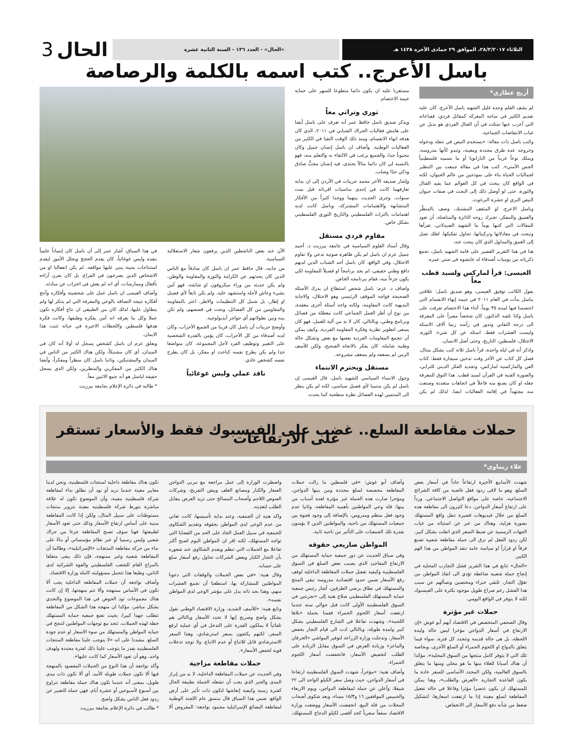الثلاثاء ٢٨/٣/٢٠١٧، الموافق ٢٩ جمادى الآخرة ١٤٣٨ هـ «الحال» - العدد ١٣٦ - السنة الثانية عشرة
الحال 3
باسل الأعرج.. كتب اسمه بالكلمة والرصاصة
أريج عطاري*
لم يشف القلم وحده غليل الشهيد باسل الأعرج، كان عليه تقديم الكثير في ساحة المعركة كمقاتل فردي، فقناعاته التي أعرب عنها تمثلت في أن القتال الفردي هو بديل عن غياب الانتفاضات الجماعية.
وكتب باسل ذات مقالة: «يستخدم النيص في تنقله ودخوله وخروجه عدة طرق محددة ومعينة، وتبدو كأنها مدروسة، ويملك نوعاً غريباً من البارانويا أو ما نسميه فلسطينياً الحس الأمني». كتب هذا في مقالة جمعت بين التنظير لجماليات الحياة بناء على نموذجين من عالم الحيوان، لكنه في الواقع كان يبحث في كل العوالم عما يفيد القتال والثورة، حتى لو أوصل ذلك إلى البحث في صفات حيوان النيص البري او حشرة البرغوث.
وباسل الاعرج، او المثقف المشتبك، وصف بالمنظّر والعميق والمفكر، تجبرك روحه الثائرة والمناضلة، أن تعود للمقالات التي كتبها يوماً ما الشهيد الصيدلاني، تقرأها وتبحث في معادلاتها وتركيباتها، تحاول تفكيكها، لعلك تصل إلى العمق والمدلول الذي كان يبحث عنه.
هنا في هذا التقرير القصير على قامة الشهيد باسل، نجمع ذكرياته من يوميات أصدقاء له عايشوه في سني عمره.
العيسى: قرأ لماركس ولسيد قطب معاً
يقول الكاتب توفيق العيسى، وهو صديق باسل: علاقتي بباسل بدأت في العام ٢٠١١ في خيمة إنهاء الانقسام التي اعتصمنا فيها لمدة ٣٥ يوماً. أثناء هذا الاعتصام تعرفت على باسل وكنا نلقبه الدكتور، كان شخصاً مصراً على المعرفة الى درجة التفاني وتدور في رأسه ربما آلاف الاسئلة وليست العشرات فقط، اسئلة عن كل شيء: الثورة، الاحتلال، فلسطين، التاريخ، وحتى أصل الانسان.
واذكر أنه في ليلة واحدة، قرأ باسل ثلاثة كتب بشكل متتال، فصل كل كتاب عن الآخر وقت تدخين سيجارة فقط: كتاب الفن والماركسية لماركس، وتجديد الفكر الديني للترابي، والصورة الفنية في القرآن لسيد قطب. هذا التوق للمعرفة جعله او كان يصنع منه فاعلاً في اتجاهات متعددة وصنعت منه مجتهداً في إقامة الفعاليات ايضا، لذلك لم يكن مستغربا عليه ان يكون دائما متطوعا للسهر على حماية خيمة الاعتصام.
ثوري وتراثي معاً
ويذكر صديق باسل حافظ عمر أنه تعرف على باسل أيضا على هامش فعاليات الحراك الشبابي في ٢٠١١، الذي كان هدفه انهاء الانقسام، ومنذ ذلك الوقت التقيا في الكثير من الفعاليات الوطنية. وأضاف ان باسل إنسان جميل وكان محبوباً جدا، والجميع يرغب في الالتقاء به والتعلم منه، فهو بالنسبة لي كان دائما مثالاً يحتذى، فيه إنسان محبٌّ صادق وذكي جدًا وصلب.
وإشار صديقه الآخر محمد حريبات في الأردن إلى ان بداية تعارفهما كانت في إحدى مناسبات اقربائه قبل ست سنوات، وجرى الحديث بينهما ووجدا كثيراً من الأفكار المتشابهة والاهتمامات المشتركة، وباسل كانت لديه اهتمامات بالتراث الفلسطيني والتاريخ الثوري الفلسطيني بشكل خاص.
مقاوم فردي مستقل
وقال أستاذ العلوم السياسية في جامعة بيرزيت د. أحمد جميل عزم ان باسل لم يكن ظاهرة صوتية تدعي ولا تقاوم الاحتلال، وفي الواقع، كان باسل أحد الشباب الذين لديهم دافع وطني حقيقي، لم يجد برنامجاً او فصيلاً للمقاومة لكي يكون جزءاً منه، فقام ببرنامجه الخاص.
واضاف د. عزم: باسل شخص استطاع ان يدرك الأسئلة الصحيحة فواجه الموقف الرئيسي وهو الاحتلال، والاجابة البديهية كانت المقاومة، ولكنه واجه أسئلة أخرى معقدة، من نوع أن أطر العمل الجماعي كانت معطلة من فصائل وبرنامج وطني، وبالتالي، كان لا بد من آلية للعمل، فهو كان يسعى لتطوير نظرية وفكرة المقاومة الفردية، وكيف يمكن أن تتجمع المقاومات الفردية بعضها مع بعض وتشكل حالة وطنية شاملة، كان يفكر بالاتجاه الصحيح، ولكن للأسف الزمن لم يسعفه ولم يسعف مشروعه.
مستقل ويحترم الانتماء
وحول الانتماء السياسي للشهيد باسل، قال العيسى إن باسل لم يكن منتميا لأي فصيل سياسي، لكنه لم يكن ينظر الى المنتمين لهذه الفصائل نظرة سطحية كما يحدث
الآن عند بعض الناشطين الذين يرفعون شعار الاستقلالية السياسية.
من جانبه، قال حافظ عمر ان باسل كان صادقاً مع الناس الذين كان يحدثهم عن الكرامة والثورة والمقاومة والوطن، ولم يكن حديثه من وراء ميكروفون او شاشة، فهو آمن بشيء وعاش لأجله واستشهد عليه. ولم يكن تابعاً لأي فصيل او إطار، بل شمل كل التنظيمات والاطر، اعتز بالمقاومة والمقاومين من كل الفصائل، وبحث في قصصهم، ولم تكن بينه وبين بطولاتهم أي حواجز أيديولوجية.
وأوضح حريبات أن باسل كان قريبا من الجميع الأحزاب، وكان لديه أصدقاء من كل الأحزاب، كان يؤمن بالقدرة الشخصية على التغيير وتوظيف الفرد لأجل المجموعة. كان متواضعا جدا ولم يكن يطرح نفسه كباحث او مفكر، بل كان يطرح نفسه كشخص عادي.
ناقد عملي وليس غوغائياً
في هذا السياق، أشار عمر إلى أن باسل كان إنساناً علمياً بنقده وليس غوغائياً، كان يقدم الحجج ويحلل الأمور ليقدم استنتاجات متينة يبني عليها مواقفه. لم يكن انفعاليا او من الاشخاص الذين يصرخون في الفراغ، بل كان يقرن آراءه بأفعال وممارسات، أي انه لم يعش في اغتراب عن مبادئه.
وأضاف العيسى ان باسل عمل على شخصيته وأفكاره وأنتج أفكاره نتيجة التصاقه بالوعي والمعرفة التي لم يتنكر لها ولم يتطاول عليها، لذلك كان من الطبيعي ان نتاج أفكاره تكون عملا وكل ما يعرفه انه آمن بفكرة وطبقها، وكانت فكرة هدفها فلسطين واللحظات الاخيرة في حياته تثبت هذا الايمان.
ويعلق عزم ان باسل كشخص يسجل له أولا أنه كان في الميدان، أي كان مشتبكاً، ولكن هناك الكثير من الناس في الميدان والمشتبكين، وثانيا باسل كان منظراً ومفكراً، وأيضا هناك الكثير من المفكرين والمنظرين، ولكن الذي يسجل حقيقة لباسل هو أنه جمع الاثنين معاً.
* طالبة في دائرة الإعلام بجامعة بيرزيت
حملات مقاطعة السلع.. غضب على الفيسبوك فقط والأسعار تستقر على الارتفاعات
علاء ريماوي*
شهدت الأسابيع الأخيرة ارتفاعاً حاداً في أسعار بعض السلع، وهو ما لاقى ردود فعل غاضبة من كافة الشرائح الاجتماعية، خاصة على مواقع التواصل الاجتماعي، ورداً على ارتفاع أسعار الدواجن، دعا كثيرون الى مقاطعة هذه السلع من خلال فيديوهات قصيرة تنقل واقع المستهلك بصورة هزلية، وهناك من عبر عن استيائه من غياب الجهات الرسمية عن ضبط السعر الذي انفلت بشكل كبير. لكن ردود الفعل لم ترق الى حملة مقاطعة شعبية تصنع فرقاً او قراراً او سياسة عامة تنقذ المواطن من هذا الهم الكبير.
«الحال» تتابع في هذا التقرير فشل التجارب المحلية في إنجاح حملة شعبية ضاغطة تؤدي الى انقاذ المواطن من تغوّل التجار، تلتقي خبراء ومختصين وتسألهم عن سبب هذا الفشل رغم صراخ طويل موجود بكثرة على الفيسبوك لكنه لا يتوفر في الواقع اليومي.
حملات غير مؤثرة
وقال الصحفي المتخصص في الاقتصاد أيهم أبو غوش «إن الارتفاع في أسعار الدواجن مؤخرا ليس حالة وليدة اللحظة، بل هي حالة قديمة وتتجدد كل فترة، سواء فيما يتعلق بالدواج او اللحوم الحمراء أو السلع الأخرى، وبخاصة تلك التي لا يتوفر كامل منتجها من السوق المحلية»، مؤكدا أن هناك أسبابا للغلاء منها ما هو محلي ومنها ما يتعلق بالسوق العالمية، ولكن المحدد الأساسي للسعر عادة ما يكون القاعدة التجارية «العرض والطلب»، وهنا يمكن للمستهلك ان يكون عنصرا مؤثرا وفاعلا في حالة تفعيل المقاطعة لسلع معينة إذا ما ارتفعت اسعارها، لتشكيل ضغط من شأنه دفع الأسعار الى الانخفاض.
وأضاف أبو غوش: «في فلسطين ما زالت حملات المقاطعة مخصصة لسلع محددة ومن بينها الدواجن، ومؤخرا صارت هذه الحملة غير مؤثرة لعدة أسباب من بينها: قلة وعي المواطنين بأهمية المقاطعة، وثانيا عدم وجود فعل منظم ومدروس، بالإضافة إلى وجود فجوة بين جمعيات المستهلك من ناحية، والمواطنين الذين لا يؤمنون بقدرة تلك الجمعيات على التأثير من ناحية ثانية.
المواطن صاريعي حقوقه
وفي سياق الحديث عن دور جمعية حماية المستهلك من الارتفاع المفاجئ الذي يصيب بعض السلع في السوق الفلسطينية وكيفية تفعيل حملات المقاطعة الداخلية لوقف رفع الأسعار ضمن حدود اقتصادية مدروسة تبقي المنتج والمستهلك في نطاق يرضي الطرفين، أشار رئيس جمعية حماية المستهلك الفلسطيني صلاح هنية إلى «تجربتين في السوق الفلسطينية الأولى كانت قبل حوالي سنة عندما ارتفعت أسعار اللحوم الحمراء فقمنا بحملة «بلاها اللحمة»، وشهدت تفاعلا في الشارع الفلسطيني بشكل كبير ولمدة طويلة، وبالتالي ادت الى قيام التجار بخفض الأسعار، وتدخلت وزارة الزراعة لتوفير المواشي «الخرفان والماعز» وزيادة العرض في السوق مقابل الزيادة على الطلب لتخفيض الأسعار، فانخفضت أسعار اللحوم الحمراء.
وأضاف هنية: «مؤخراً، شهدت السوق الفلسطينية ارتفاعا في أسعار الدواجن، حيث وصل سعر الكيلو الواحد الى ٢٢ شيقلا، وأعلن عن حملة لمقاطعة الدواجن، ويوم الاربعاء والخميس الموافقين ١٦ و١٥/٣ مساء، وبعد شكوى أصحاب المحلات من قلة البيع، انخفضت الأسعار ووضعت وزارة الاقتصاد سقفاً سعرياً كحد أقصى لكيلو الدجاج للمستهلك، واضطرت الوزارة إلى عمل مراجعة مع مربي الدواجن الصغار والكبار ومصانع العلف وبيض التفريخ، وشركات الصوص اللاحم وأصحاب المسالخ حتى تزيد العرض مقابل الطلب لتغذيته.
واكد هنية ان الجمعية، وعند بداية تأسيسها، كانت تعاني من عدم الوعي لدى المواطن بحقوقه وتقديم الشكاوى للجمعية في سبيل العمل الجاد على الحد من القضايا التي تواجه المستهلك، لكنه اقر ان المواطن اليوم اصبح أكثر تفاعلا مع الحملات التي تنظم ويقدم الشكاوى عند شعوره بأن التجار الكبار وبعض الشركات تحاول رفع أسعار سلع على حسابه.
وقال هنية: «في بعض الحملات والوقفات التي دعونا المواطنين للمشاركة بها، استطعنا أن نجمع العشرات منهم، وهذا بحد ذاته يدل على مؤشر الوعي لدى المواطن نفسه».
وتابع هنية: «للأسف الشديد، وزارة الاقتصاد الوطني تقول بشكل واضح وصريح إنها لا تحدد الأسعار وبالتالي هم تلقائياً لا يملكون القدرة على التدخل في أي عملية لرفع السعر، لكنهم يكتفون بسعر استرشادي، وهذا السعر الاسترشادي قابل للاتباع أو عدم الاتباع، ولا توجد تدخلات قوية لخفض الأسعار».
حملات مقاطعة مزاجية
وفي الحديث عن حملات المقاطعة الداخلية، لا بد من إبراز المدى والحيز الذي يجب أن تشغله الحملة بطبيعة الحال كفترة زمنية وكيفية إنعاشها لتكون ذات تأثير على أرض الواقع. ضمن هذا السياق قال منسق عام اللجنة الوطنية لمقاطعة البضائع الإسرائيلية محمود نواجعة: المفروض ألا تكون هناك مقاطعة داخلية لمنتجات فلسطينية، ونحن لدينا معايير معينة عندما نريد أو نود أن نطلق نداء لمقاطعة شركة فلسطينية معينة، وأن الموضوع تكون له علاقة مباشرة بتورط شركة فلسطينية معينة بتزوير منتجات مستوطنات على سبيل المثال، ولكن إذا كانت المقاطعة مبنية على أساس ارتفاع الأسعار وذلك حتى تعود الأسعار لطبيعتها، فهنا سوف تصبح المقاطعة جزءا من حراك شعبي وليس رسميا أو عبر نظام مؤسساتي أو بناءً على نداء من حركة مقاطعة المنتجات «الإسرائيلية»، وطالما أن المقاطعة شعبية وغير ممنهجة، فإن ذلك يبقى متعلقا بالمزاج العام للشعب الفلسطيني والقوة الشرائية لدى الناس، وطبعا هذا تتحمل مسؤوليته كاملة وزارة الاقتصاد.
وأضاف نواجعة أن حملات المقاطعة الداخلية يجب ألا تكون في الأساس ممنهجة وألا تتم منهجتها، إلا إن كانت هناك مجموعات تود الخوض في هذا الموضوع والتحدي بشكل مباشر، مؤكدا ان منهجة هذا الشكل من المقاطعة تتطلب جهدا كبيرا، بحيث تضع جمعية حماية المستهلك خطة لهذه الحملات، تتحد مع توجهات المواطنين لتنجح في حماية المواطن والمستهلك من سوء الاسعار او عدم جودة السلع. مشددا على انه «لا يتوجب علينا مقاطعة المنتجات الفلسطينية بقدر ما يتوجب علينا ذلك لفترة محددة ولهدف واحد، وهو أن تعود الأسعار كما كانت عليها».
وأكد نواجعة أن هذا النوع من الحملات المقصود بالمنهجة فيها ألا تكون حملات طويلة الأمد، أي ألا تكون ذات مدى طويل، بمعنى أنه عندما تكون هناك حملة مقاطعة تتراوح بين أسبوع لأسبوعين أو عشرة أيام، فهي حملة للتعبير عن ردود فعل الناس بشكل واضح.
* طالب في دائرة الإعلام بجامعة بيرزيت